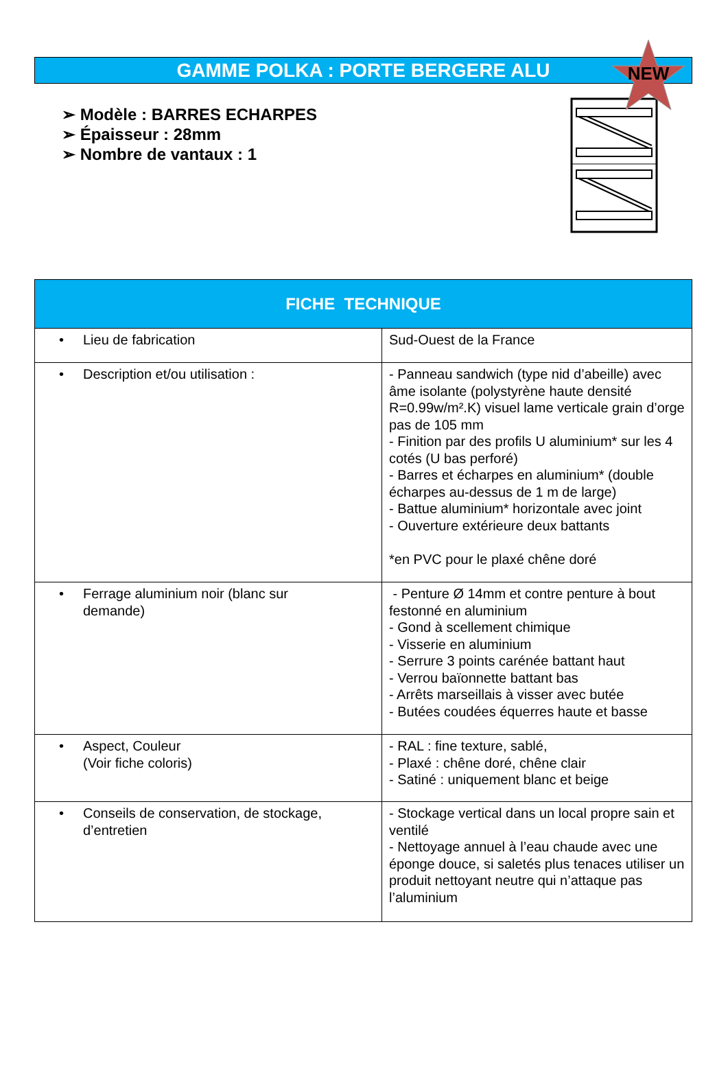GAMME POLKA : PORTE BERGERE ALU
NEW
➢ Modèle : BARRES ECHARPES
➢ Épaisseur : 28mm
➢ Nombre de vantaux : 1
| FICHE TECHNIQUE | |
| --- | --- |
| • Lieu de fabrication | Sud-Ouest de la France |
| • Description et/ou utilisation : | - Panneau sandwich (type nid d’abeille) avec âme isolante (polystyrène haute densité R=0.99w/m².K) visuel lame verticale grain d’orge pas de 105 mm - Finition par des profils U aluminium* sur les 4 cotés (U bas perforé) - Barres et écharpes en aluminium* (double écharpes au-dessus de 1 m de large) - Battue aluminium* horizontale avec joint - Ouverture extérieure deux battants *en PVC pour le plaxé chêne doré |
| • Ferrage aluminium noir (blanc sur demande) | - Penture Ø 14mm et contre penture à bout festonné en aluminium - Gond à scellement chimique - Visserie en aluminium - Serrure 3 points carénée battant haut - Verrou baïonnette battant bas - Arrêts marseillais à visser avec butée - Butées coudées équerres haute et basse |
| • Aspect, Couleur (Voir fiche coloris) | - RAL : fine texture, sablé, - Plaxé : chêne doré, chêne clair - Satiné : uniquement blanc et beige |
| • Conseils de conservation, de stockage, d’entretien | - Stockage vertical dans un local propre sain et ventilé - Nettoyage annuel à l’eau chaude avec une éponge douce, si saletés plus tenaces utiliser un produit nettoyant neutre qui n’attaque pas l’aluminium |